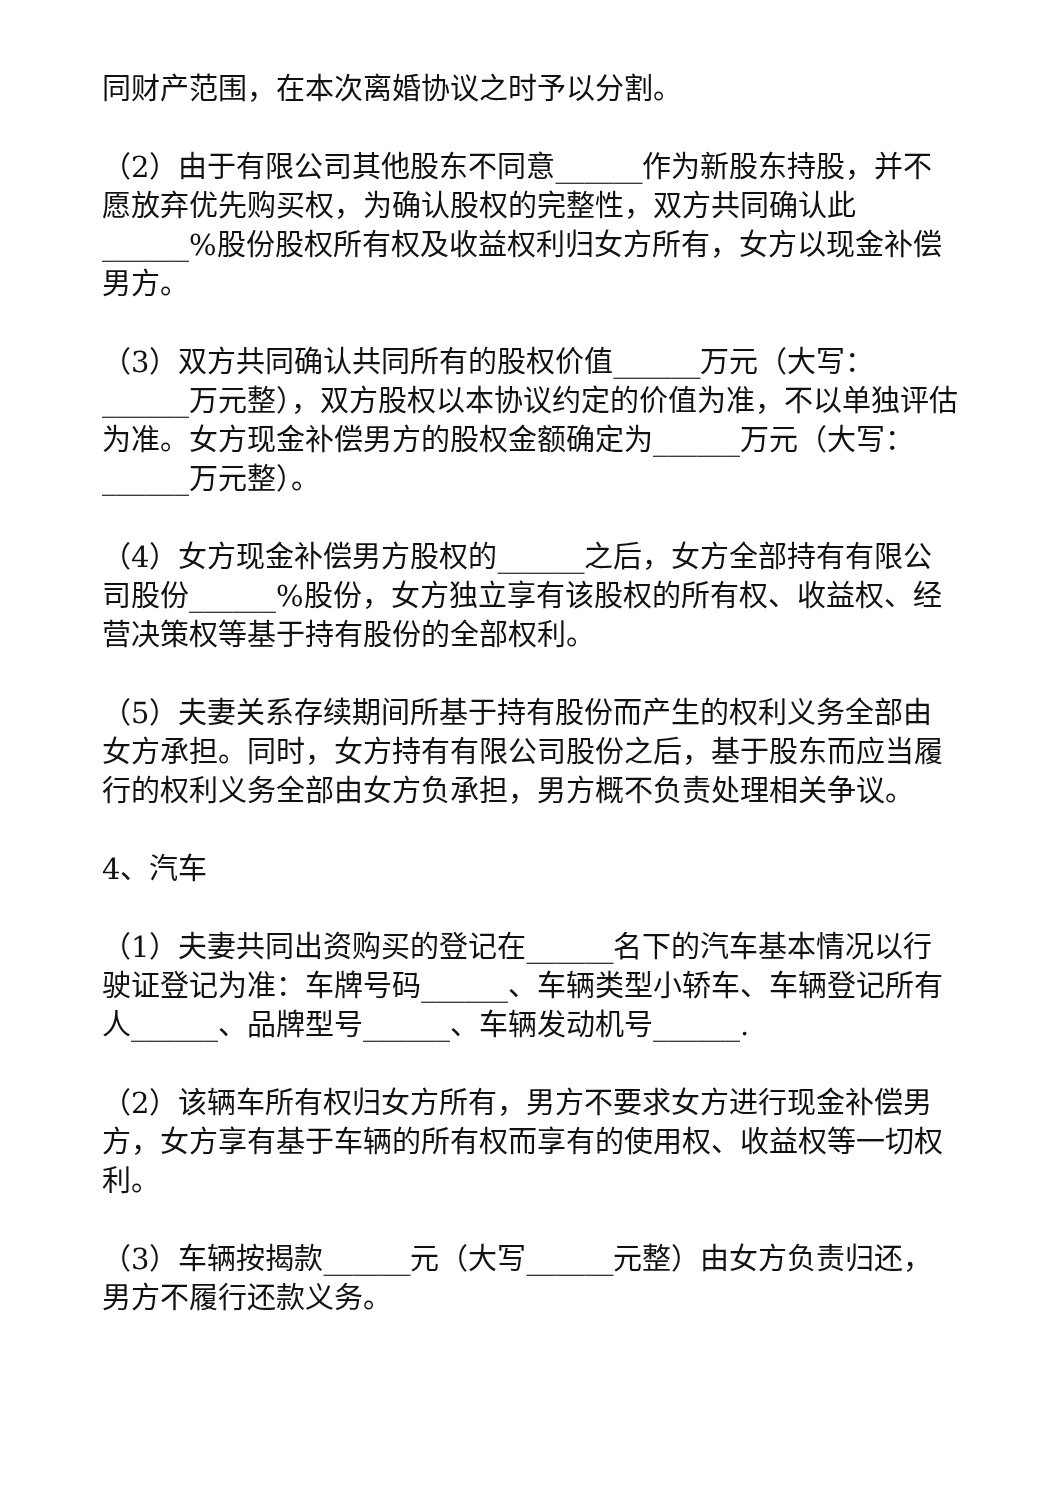同财产范围，在本次离婚协议之时予以分割。
（2）由于有限公司其他股东不同意______作为新股东持股，并不愿放弃优先购买权，为确认股权的完整性，双方共同确认此______%股份股权所有权及收益权利归女方所有，女方以现金补偿男方。
（3）双方共同确认共同所有的股权价值______万元（大写：______万元整），双方股权以本协议约定的价值为准，不以单独评估为准。女方现金补偿男方的股权金额确定为______万元（大写：______万元整）。
（4）女方现金补偿男方股权的______之后，女方全部持有有限公司股份______%股份，女方独立享有该股权的所有权、收益权、经营决策权等基于持有股份的全部权利。
（5）夫妻关系存续期间所基于持有股份而产生的权利义务全部由女方承担。同时，女方持有有限公司股份之后，基于股东而应当履行的权利义务全部由女方负承担，男方概不负责处理相关争议。
4、汽车
（1）夫妻共同出资购买的登记在______名下的汽车基本情况以行驶证登记为准：车牌号码______、车辆类型小轿车、车辆登记所有人______、品牌型号______、车辆发动机号______.
（2）该辆车所有权归女方所有，男方不要求女方进行现金补偿男方，女方享有基于车辆的所有权而享有的使用权、收益权等一切权利。
（3）车辆按揭款______元（大写______元整）由女方负责归还，男方不履行还款义务。